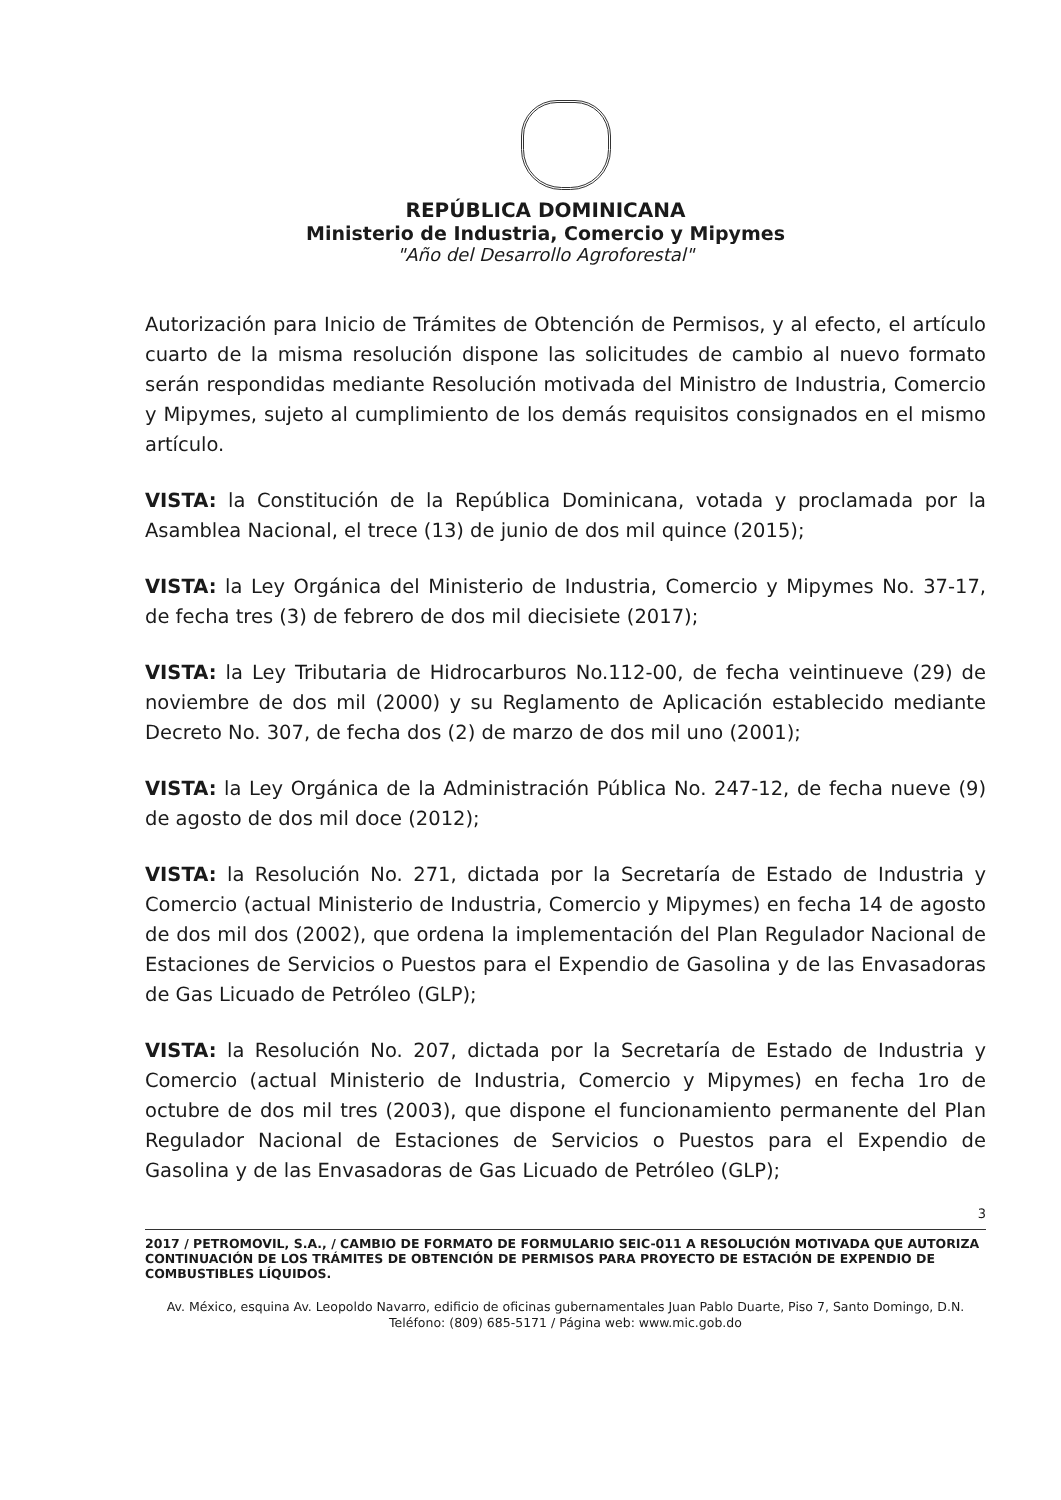REPÚBLICA DOMINICANA
Ministerio de Industria, Comercio y Mipymes
"Año del Desarrollo Agroforestal"
Autorización para Inicio de Trámites de Obtención de Permisos, y al efecto, el artículo cuarto de la misma resolución dispone las solicitudes de cambio al nuevo formato serán respondidas mediante Resolución motivada del Ministro de Industria, Comercio y Mipymes, sujeto al cumplimiento de los demás requisitos consignados en el mismo artículo.
VISTA: la Constitución de la República Dominicana, votada y proclamada por la Asamblea Nacional, el trece (13) de junio de dos mil quince (2015);
VISTA: la Ley Orgánica del Ministerio de Industria, Comercio y Mipymes No. 37-17, de fecha tres (3) de febrero de dos mil diecisiete (2017);
VISTA: la Ley Tributaria de Hidrocarburos No.112-00, de fecha veintinueve (29) de noviembre de dos mil (2000) y su Reglamento de Aplicación establecido mediante Decreto No. 307, de fecha dos (2) de marzo de dos mil uno (2001);
VISTA: la Ley Orgánica de la Administración Pública No. 247-12, de fecha nueve (9) de agosto de dos mil doce (2012);
VISTA: la Resolución No. 271, dictada por la Secretaría de Estado de Industria y Comercio (actual Ministerio de Industria, Comercio y Mipymes) en fecha 14 de agosto de dos mil dos (2002), que ordena la implementación del Plan Regulador Nacional de Estaciones de Servicios o Puestos para el Expendio de Gasolina y de las Envasadoras de Gas Licuado de Petróleo (GLP);
VISTA: la Resolución No. 207, dictada por la Secretaría de Estado de Industria y Comercio (actual Ministerio de Industria, Comercio y Mipymes) en fecha 1ro de octubre de dos mil tres (2003), que dispone el funcionamiento permanente del Plan Regulador Nacional de Estaciones de Servicios o Puestos para el Expendio de Gasolina y de las Envasadoras de Gas Licuado de Petróleo (GLP);
3
2017 / PETROMOVIL, S.A., / CAMBIO DE FORMATO DE FORMULARIO SEIC-011 A RESOLUCIÓN MOTIVADA QUE AUTORIZA CONTINUACIÓN DE LOS TRÁMITES DE OBTENCIÓN DE PERMISOS PARA PROYECTO DE ESTACIÓN DE EXPENDIO DE COMBUSTIBLES LÍQUIDOS.
Av. México, esquina Av. Leopoldo Navarro, edificio de oficinas gubernamentales Juan Pablo Duarte, Piso 7, Santo Domingo, D.N.
Teléfono: (809) 685-5171 / Página web: www.mic.gob.do